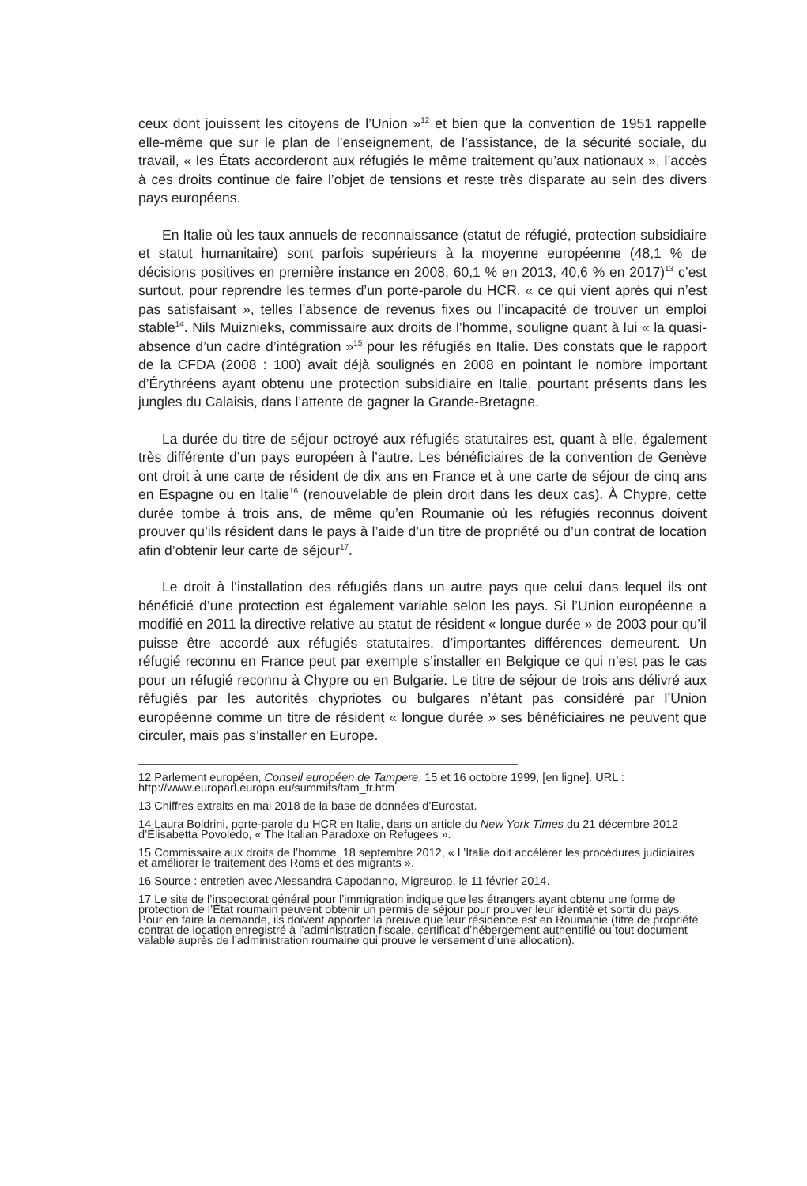ceux dont jouissent les citoyens de l’Union »<sup>12</sup> et bien que la convention de 1951 rappelle elle-même que sur le plan de l’enseignement, de l’assistance, de la sécurité sociale, du travail, « les États accorderont aux réfugiés le même traitement qu’aux nationaux », l’accès à ces droits continue de faire l’objet de tensions et reste très disparate au sein des divers pays européens.
En Italie où les taux annuels de reconnaissance (statut de réfugié, protection subsidiaire et statut humanitaire) sont parfois supérieurs à la moyenne européenne (48,1 % de décisions positives en première instance en 2008, 60,1 % en 2013, 40,6 % en 2017)<sup>13</sup> c’est surtout, pour reprendre les termes d’un porte-parole du HCR, « ce qui vient après qui n’est pas satisfaisant », telles l’absence de revenus fixes ou l’incapacité de trouver un emploi stable<sup>14</sup>. Nils Muiznieks, commissaire aux droits de l’homme, souligne quant à lui « la quasi-absence d’un cadre d’intégration »<sup>15</sup> pour les réfugiés en Italie. Des constats que le rapport de la CFDA (2008 : 100) avait déjà soulignés en 2008 en pointant le nombre important d’Érythréens ayant obtenu une protection subsidiaire en Italie, pourtant présents dans les jungles du Calaisis, dans l’attente de gagner la Grande-Bretagne.
La durée du titre de séjour octroyé aux réfugiés statutaires est, quant à elle, également très différente d’un pays européen à l’autre. Les bénéficiaires de la convention de Genève ont droit à une carte de résident de dix ans en France et à une carte de séjour de cinq ans en Espagne ou en Italie<sup>16</sup> (renouvelable de plein droit dans les deux cas). À Chypre, cette durée tombe à trois ans, de même qu’en Roumanie où les réfugiés reconnus doivent prouver qu’ils résident dans le pays à l’aide d’un titre de propriété ou d’un contrat de location afin d’obtenir leur carte de séjour<sup>17</sup>.
Le droit à l’installation des réfugiés dans un autre pays que celui dans lequel ils ont bénéficié d’une protection est également variable selon les pays. Si l’Union européenne a modifié en 2011 la directive relative au statut de résident « longue durée » de 2003 pour qu’il puisse être accordé aux réfugiés statutaires, d’importantes différences demeurent. Un réfugié reconnu en France peut par exemple s’installer en Belgique ce qui n’est pas le cas pour un réfugié reconnu à Chypre ou en Bulgarie. Le titre de séjour de trois ans délivré aux réfugiés par les autorités chypriotes ou bulgares n’étant pas considéré par l’Union européenne comme un titre de résident « longue durée » ses bénéficiaires ne peuvent que circuler, mais pas s’installer en Europe.
12 Parlement européen, Conseil européen de Tampere, 15 et 16 octobre 1999, [en ligne]. URL : http://www.europarl.europa.eu/summits/tam_fr.htm
13 Chiffres extraits en mai 2018 de la base de données d’Eurostat.
14 Laura Boldrini, porte-parole du HCR en Italie, dans un article du New York Times du 21 décembre 2012 d’Élisabetta Povoledo, « The Italian Paradoxe on Refugees ».
15 Commissaire aux droits de l’homme, 18 septembre 2012, « L’Italie doit accélérer les procédures judiciaires et améliorer le traitement des Roms et des migrants ».
16 Source : entretien avec Alessandra Capodanno, Migreurop, le 11 février 2014.
17 Le site de l’inspectorat général pour l’immigration indique que les étrangers ayant obtenu une forme de protection de l’État roumain peuvent obtenir un permis de séjour pour prouver leur identité et sortir du pays. Pour en faire la demande, ils doivent apporter la preuve que leur résidence est en Roumanie (titre de propriété, contrat de location enregistré à l’administration fiscale, certificat d’hébergement authentifié ou tout document valable auprès de l’administration roumaine qui prouve le versement d’une allocation).